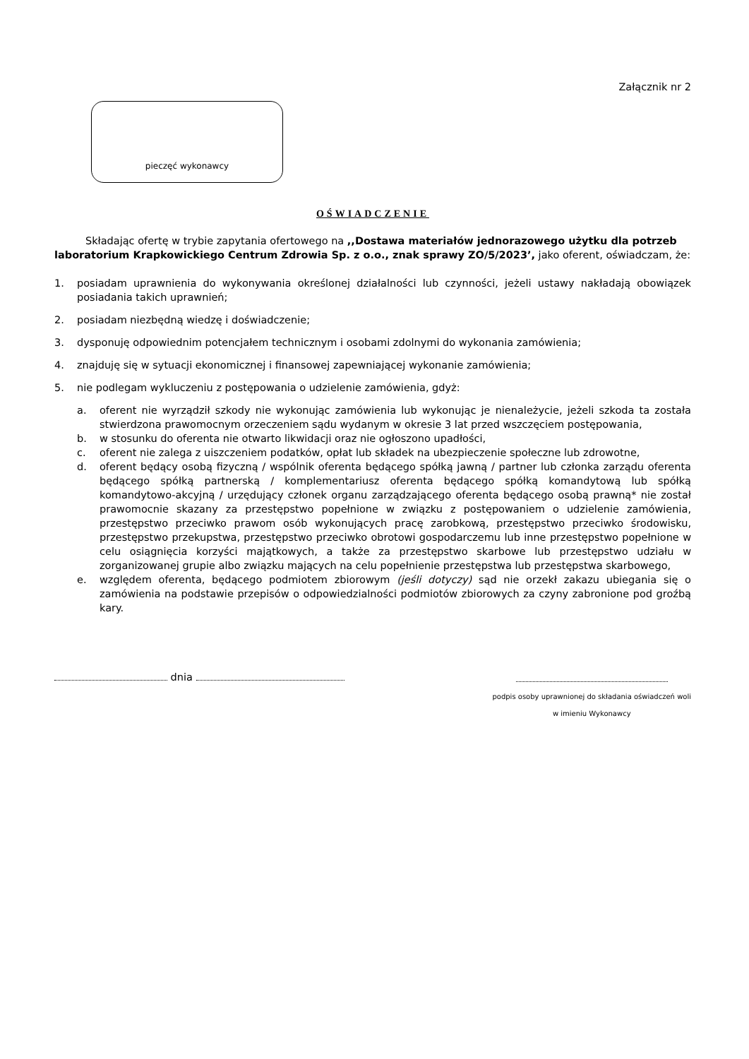Załącznik nr 2
pieczęć wykonawcy
OŚWIADCZENIE
Składając ofertę w trybie zapytania ofertowego na ,,Dostawa materiałów jednorazowego użytku dla potrzeb laboratorium Krapkowickiego Centrum Zdrowia Sp. z o.o., znak sprawy ZO/5/2023’, jako oferent, oświadczam, że:
1. posiadam uprawnienia do wykonywania określonej działalności lub czynności, jeżeli ustawy nakładają obowiązek posiadania takich uprawnień;
2. posiadam niezbędną wiedzę i doświadczenie;
3. dysponuję odpowiednim potencjałem technicznym i osobami zdolnymi do wykonania zamówienia;
4. znajduję się w sytuacji ekonomicznej i finansowej zapewniającej wykonanie zamówienia;
5. nie podlegam wykluczeniu z postępowania o udzielenie zamówienia, gdyż:
a. oferent nie wyrządził szkody nie wykonując zamówienia lub wykonując je nienależycie, jeżeli szkoda ta została stwierdzona prawomocnym orzeczeniem sądu wydanym w okresie 3 lat przed wszczęciem postępowania,
b. w stosunku do oferenta nie otwarto likwidacji oraz nie ogłoszono upadłości,
c. oferent nie zalega z uiszczeniem podatków, opłat lub składek na ubezpieczenie społeczne lub zdrowotne,
d. oferent będący osobą fizyczną / wspólnik oferenta będącego spółką jawną / partner lub członka zarządu oferenta będącego spółką partnerską / komplementariusz oferenta będącego spółką komandytową lub spółką komandytowo-akcyjną / urzędujący członek organu zarządzającego oferenta będącego osobą prawną* nie został prawomocnie skazany za przestępstwo popełnione w związku z postępowaniem o udzielenie zamówienia, przestępstwo przeciwko prawom osób wykonujących pracę zarobkową, przestępstwo przeciwko środowisku, przestępstwo przekupstwa, przestępstwo przeciwko obrotowi gospodarczemu lub inne przestępstwo popełnione w celu osiągnięcia korzyści majątkowych, a także za przestępstwo skarbowe lub przestępstwo udziału w zorganizowanej grupie albo związku mających na celu popełnienie przestępstwa lub przestępstwa skarbowego,
e. względem oferenta, będącego podmiotem zbiorowym (jeśli dotyczy) sąd nie orzekł zakazu ubiegania się o zamówienia na podstawie przepisów o odpowiedzialności podmiotów zbiorowych za czyny zabronione pod groźbą kary.
dnia
podpis osoby uprawnionej do składania oświadczeń woli
w imieniu Wykonawcy